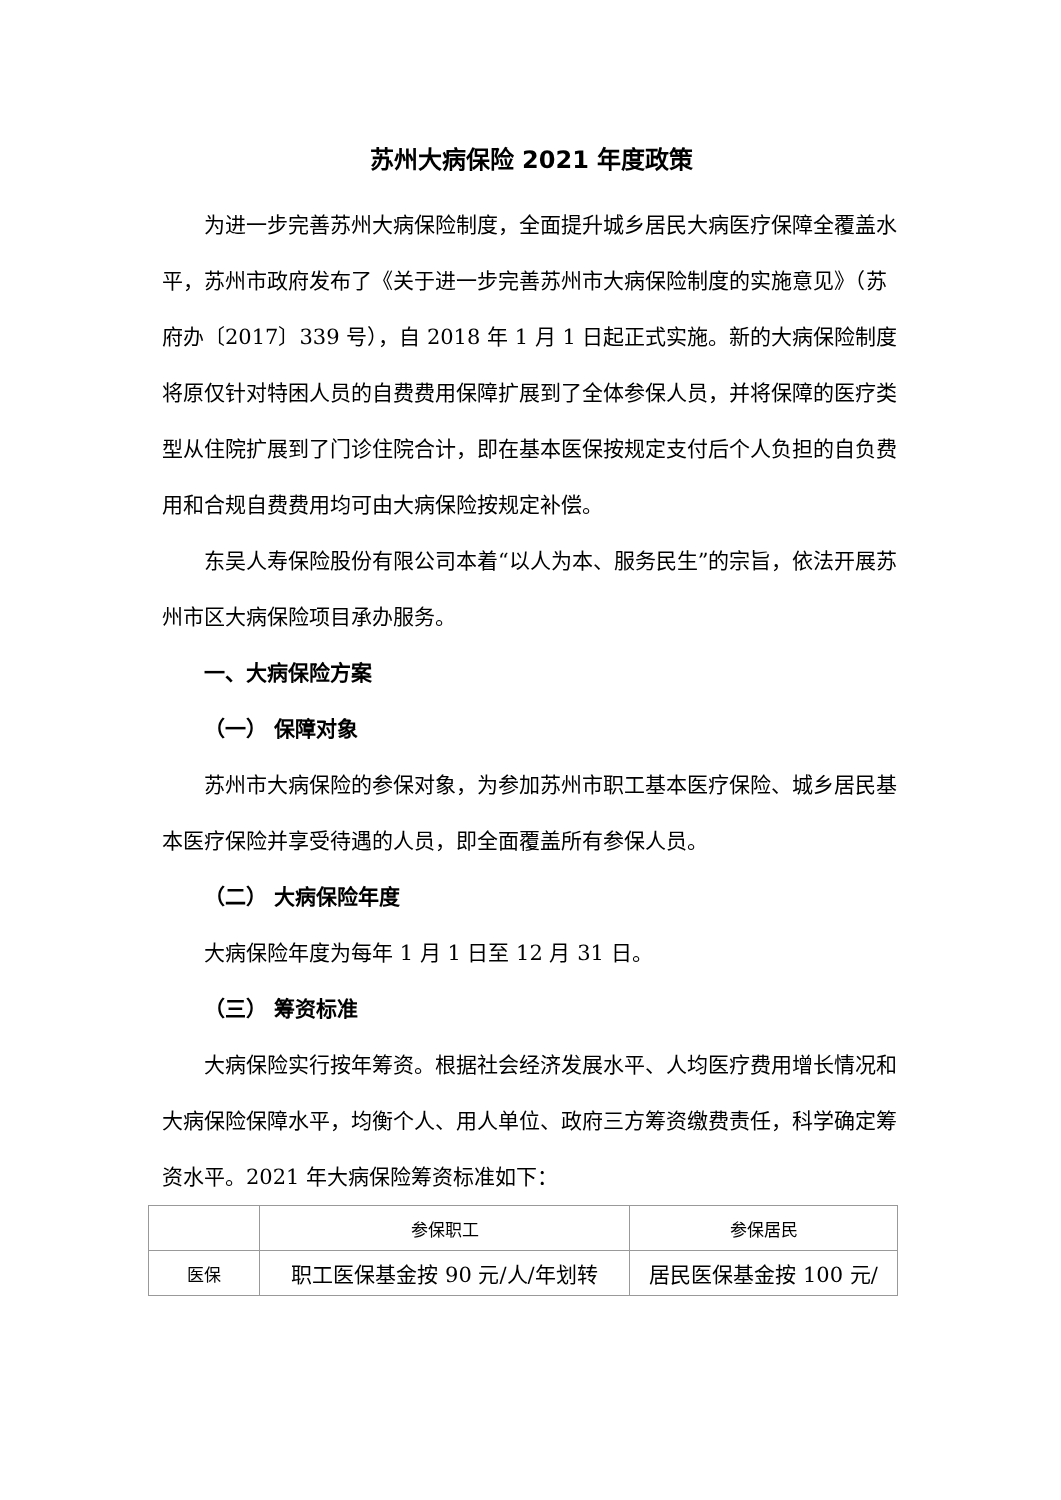苏州大病保险 2021 年度政策
为进一步完善苏州大病保险制度，全面提升城乡居民大病医疗保障全覆盖水平，苏州市政府发布了《关于进一步完善苏州市大病保险制度的实施意见》（苏府办〔2017〕339 号），自 2018 年 1 月 1 日起正式实施。新的大病保险制度将原仅针对特困人员的自费费用保障扩展到了全体参保人员，并将保障的医疗类型从住院扩展到了门诊住院合计，即在基本医保按规定支付后个人负担的自负费用和合规自费费用均可由大病保险按规定补偿。
东吴人寿保险股份有限公司本着“以人为本、服务民生”的宗旨，依法开展苏州市区大病保险项目承办服务。
一、大病保险方案
（一） 保障对象
苏州市大病保险的参保对象，为参加苏州市职工基本医疗保险、城乡居民基本医疗保险并享受待遇的人员，即全面覆盖所有参保人员。
（二） 大病保险年度
大病保险年度为每年 1 月 1 日至 12 月 31 日。
（三） 筹资标准
大病保险实行按年筹资。根据社会经济发展水平、人均医疗费用增长情况和大病保险保障水平，均衡个人、用人单位、政府三方筹资缴费责任，科学确定筹资水平。2021 年大病保险筹资标准如下：
| | 参保职工 | 参保居民 |
| 医保 | 职工医保基金按 90 元/人/年划转 | 居民医保基金按 100 元/ |